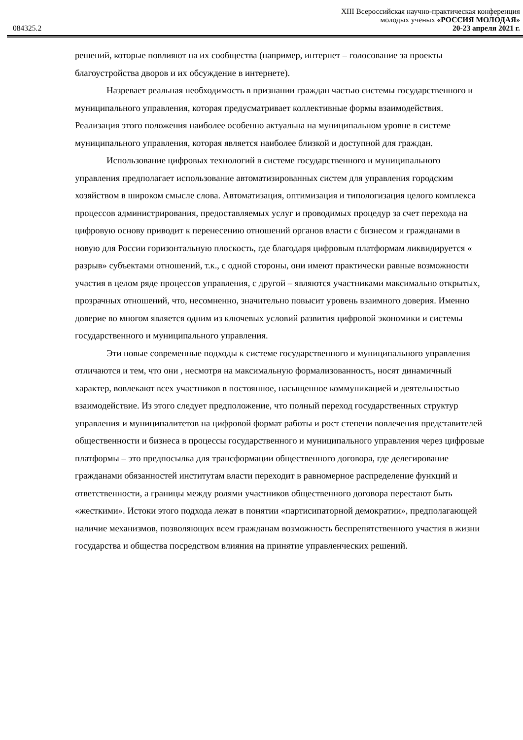084325.2
XIII Всероссийская научно-практическая конференция
молодых ученых «РОССИЯ МОЛОДАЯ»
20-23 апреля 2021 г.
решений, которые повлияют на их сообщества (например, интернет – голосование за проекты благоустройства дворов и их обсуждение в интернете).
Назревает реальная необходимость в признании граждан частью системы государственного и муниципального управления, которая предусматривает коллективные формы взаимодействия. Реализация этого положения наиболее особенно актуальна на муниципальном уровне в системе муниципального управления, которая является наиболее близкой и доступной для граждан.
Использование цифровых технологий в системе государственного и муниципального управления предполагает использование автоматизированных систем для управления городским хозяйством в широком смысле слова. Автоматизация, оптимизация и типологизация целого комплекса процессов администрирования, предоставляемых услуг и проводимых процедур за счет перехода на цифровую основу приводит к перенесению отношений органов власти с бизнесом и гражданами в новую для России горизонтальную плоскость, где благодаря цифровым платформам ликвидируется « разрыв» субъектами отношений, т.к., с одной стороны, они имеют практически равные возможности участия в целом ряде процессов управления, с другой – являются участниками максимально открытых, прозрачных отношений, что, несомненно, значительно повысит уровень взаимного доверия. Именно доверие во многом является одним из ключевых условий развития цифровой экономики и системы государственного и муниципального управления.
Эти новые современные подходы к системе государственного и муниципального управления отличаются и тем, что они , несмотря на максимальную формализованность, носят динамичный характер, вовлекают всех участников в постоянное, насыщенное коммуникацией и деятельностью взаимодействие. Из этого следует предположение, что полный переход государственных структур управления и муниципалитетов на цифровой формат работы и рост степени вовлечения представителей общественности и бизнеса в процессы государственного и муниципального управления через цифровые платформы – это предпосылка для трансформации общественного договора, где делегирование гражданами обязанностей институтам власти переходит в равномерное распределение функций и ответственности, а границы между ролями участников общественного договора перестают быть «жесткими». Истоки этого подхода лежат в понятии «партисипаторной демократии», предполагающей наличие механизмов, позволяющих всем гражданам возможность беспрепятственного участия в жизни государства и общества посредством влияния на принятие управленческих решений.